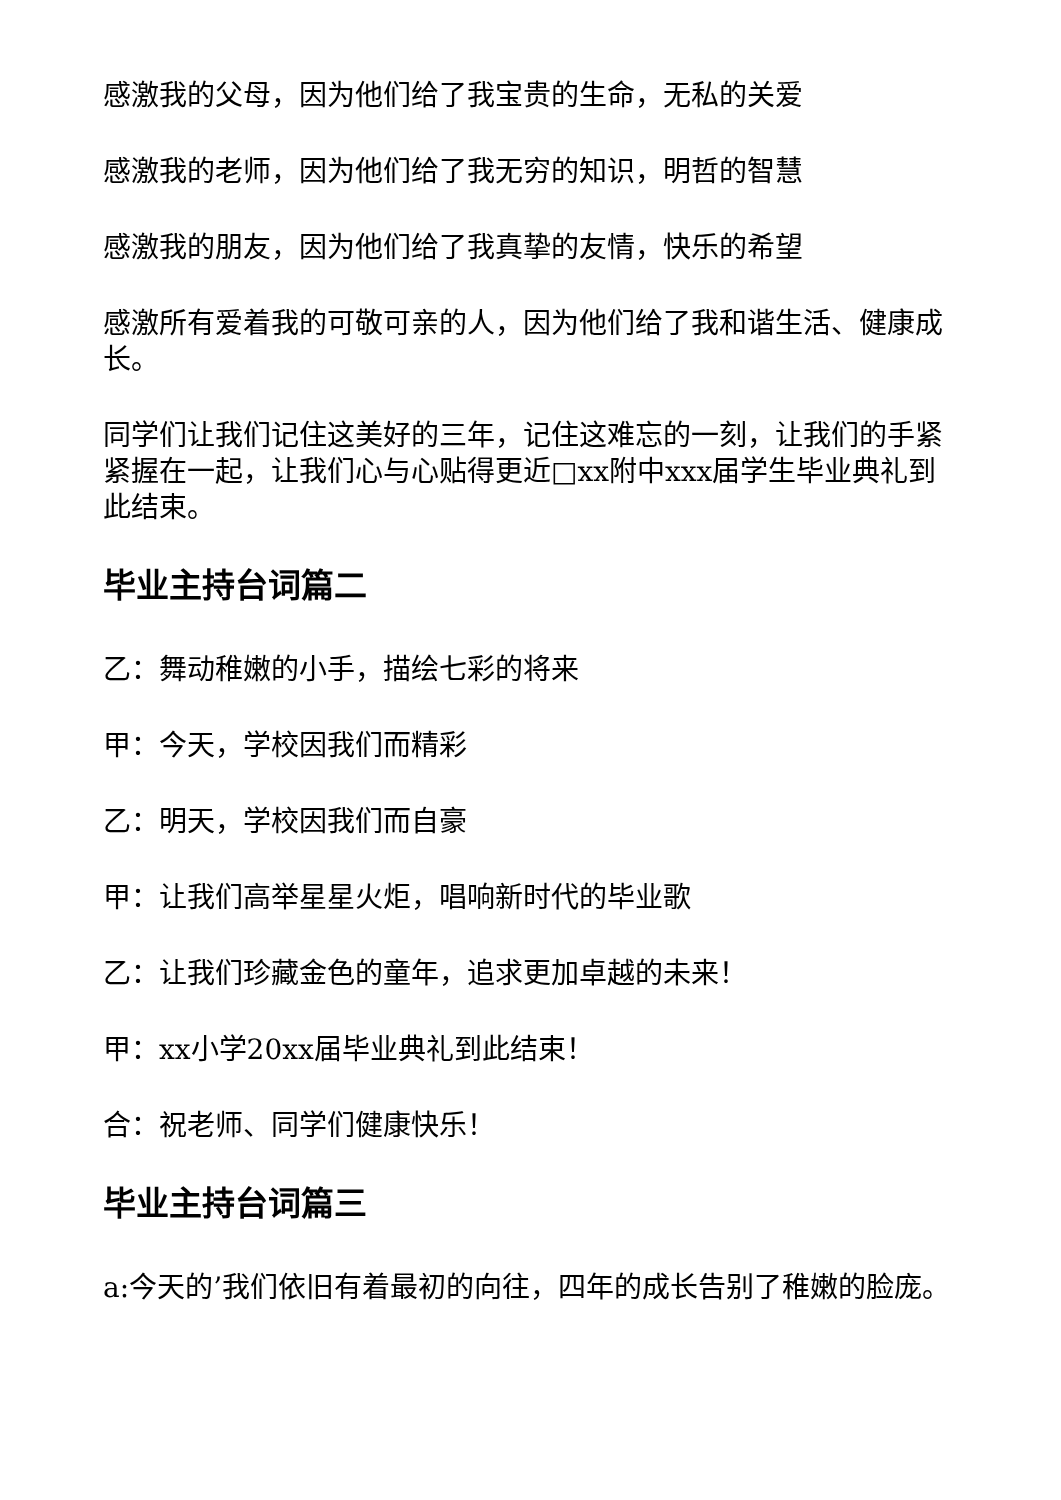感激我的父母，因为他们给了我宝贵的生命，无私的关爱
感激我的老师，因为他们给了我无穷的知识，明哲的智慧
感激我的朋友，因为他们给了我真挚的友情，快乐的希望
感激所有爱着我的可敬可亲的人，因为他们给了我和谐生活、健康成长。
同学们让我们记住这美好的三年，记住这难忘的一刻，让我们的手紧紧握在一起，让我们心与心贴得更近□xx附中xxx届学生毕业典礼到此结束。
毕业主持台词篇二
乙：舞动稚嫩的小手，描绘七彩的将来
甲：今天，学校因我们而精彩
乙：明天，学校因我们而自豪
甲：让我们高举星星火炬，唱响新时代的毕业歌
乙：让我们珍藏金色的童年，追求更加卓越的未来！
甲：xx小学20xx届毕业典礼到此结束！
合：祝老师、同学们健康快乐！
毕业主持台词篇三
a:今天的’我们依旧有着最初的向往，四年的成长告别了稚嫩的脸庞。